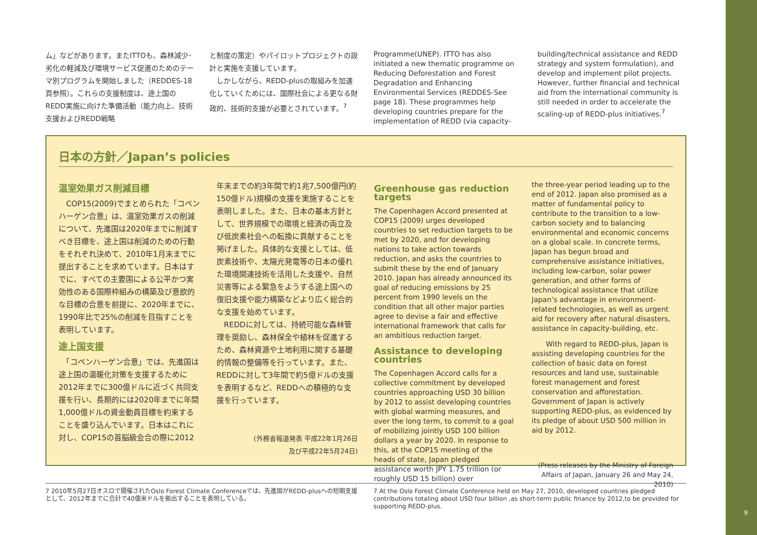9
ム」などがあります。またITTOも、森林減少･劣化の軽減及び環境サービス促進のためのテーマ別プログラムを開始しました（REDDES-18頁参照）。これらの支援制度は、途上国のREDD実施に向けた準備活動（能力向上、技術支援およびREDD戦略
と制度の策定）やパイロットプロジェクトの設計と実施を支援しています。
　しかしながら、REDD-plusの取組みを加速化していくためには、国際社会による更なる財政的、技術的支援が必要とされています。<sup>7</sup>
Programme(UNEP). ITTO has also initiated a new thematic programme on Reducing Deforestation and Forest Degradation and Enhancing Environmental Services (REDDES-See page 18). These programmes help developing countries prepare for the implementation of REDD (via capacity-
building/technical assistance and REDD strategy and system formulation), and develop and implement pilot projects. However, further financial and technical aid from the international community is still needed in order to accelerate the scaling-up of REDD-plus initiatives.<sup>7</sup>
日本の方針／Japan’s policies
温室効果ガス削減目標
　COP15(2009)でまとめられた「コペンハーゲン合意」は、温室効果ガスの削減について、先進国は2020年までに削減すべき目標を、途上国は削減のための行動をそれぞれ決めて、2010年1月末までに提出することを求めています。日本はすでに、すべての主要国による公平かつ実効性のある国際枠組みの構築及び意欲的な目標の合意を前提に、2020年までに、1990年比で25%の削減を目指すことを表明しています。
途上国支援
　「コペンハーゲン合意」では、先進国は途上国の温暖化対策を支援するために2012年までに300億ドルに近づく共同支援を行い、長期的には2020年までに年間1,000億ドルの資金動員目標を約束することを盛り込んでいます。日本はこれに対し、COP15の首脳級会合の際に2012
年末までの約3年間で約1兆7,500億円(約150億ドル)規模の支援を実施することを表明しました。また、日本の基本方針として、世界規模での環境と経済の両立及び低炭素社会への転換に貢献することを掲げました。具体的な支援としては、低炭素技術や、太陽光発電等の日本の優れた環境関連技術を活用した支援や、自然災害等による緊急をようする途上国への復旧支援や能力構築などより広く総合的な支援を始めています。
　REDDに対しては、持続可能な森林管理を奨励し、森林保全や植林を促進するため、森林資源や土地利用に関する基礎的情報の整備等を行っています。また、REDDに対して3年間で約5億ドルの支援を表明するなど、REDDへの積極的な支援を行っています。
(外務省報道発表 平成22年1月26日
及び平成22年5月24日)
Greenhouse gas reduction targets
The Copenhagen Accord presented at COP15 (2009) urges developed countries to set reduction targets to be met by 2020, and for developing nations to take action towards reduction, and asks the countries to submit these by the end of January 2010. Japan has already announced its goal of reducing emissions by 25 percent from 1990 levels on the condition that all other major parties agree to devise a fair and effective international framework that calls for an ambitious reduction target.
Assistance to developing countries
The Copenhagen Accord calls for a collective commitment by developed countries approaching USD 30 billion by 2012 to assist developing countries with global warming measures, and over the long term, to commit to a goal of mobilizing jointly USD 100 billion dollars a year by 2020. In response to this, at the COP15 meeting of the heads of state, Japan pledged assistance worth JPY 1.75 trillion (or roughly USD 15 billion) over
the three-year period leading up to the end of 2012. Japan also promised as a matter of fundamental policy to contribute to the transition to a low-carbon society and to balancing environmental and economic concerns on a global scale. In concrete terms, Japan has begun broad and comprehensive assistance initiatives, including low-carbon, solar power generation, and other forms of technological assistance that utilize Japan’s advantage in environment-related technologies, as well as urgent aid for recovery after natural disasters, assistance in capacity-building, etc.
　　With regard to REDD-plus, Japan is assisting developing countries for the collection of basic data on forest resources and land use, sustainable forest management and forest conservation and afforestation. Government of Japan is actively supporting REDD-plus, as evidenced by its pledge of about USD 500 million in aid by 2012.
(Press releases by the Ministry of Foreign Affairs of Japan, January 26 and May 24, 2010)
7 2010年5月27日オスロで開催されたOslo Forest Climate Conferenceでは、先進国がREDD-plusへの短期支援として、2012年までに合計で40億米ドルを拠出することを表明している。
7 At the Oslo Forest Climate Conference held on May 27, 2010, developed countries pledged contributions totaling about USD four billion ,as short-term public finance by 2012,to be provided for supporting REDD-plus.